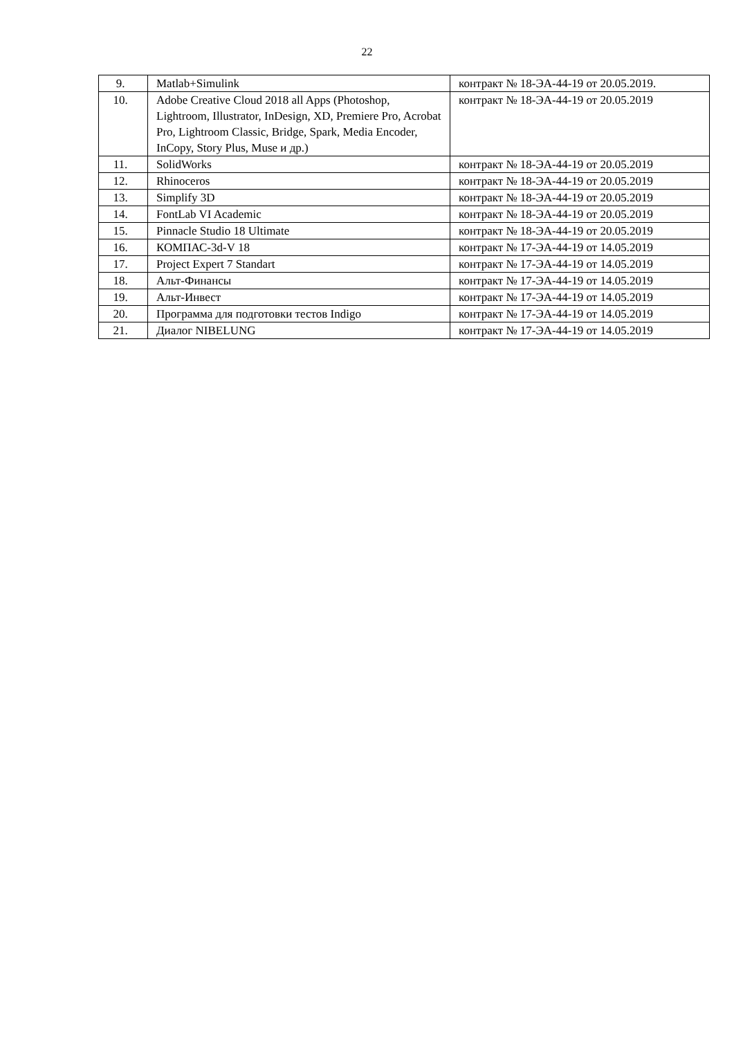22
| 9. | Matlab+Simulink | контракт № 18-ЭА-44-19 от 20.05.2019. |
| 10. | Adobe Creative Cloud 2018 all Apps (Photoshop, Lightroom, Illustrator, InDesign, XD, Premiere Pro, Acrobat Pro, Lightroom Classic, Bridge, Spark, Media Encoder, InCopy, Story Plus, Muse и др.) | контракт № 18-ЭА-44-19 от 20.05.2019 |
| 11. | SolidWorks | контракт № 18-ЭА-44-19 от 20.05.2019 |
| 12. | Rhinoceros | контракт № 18-ЭА-44-19 от 20.05.2019 |
| 13. | Simplify 3D | контракт № 18-ЭА-44-19 от 20.05.2019 |
| 14. | FontLab VI Academic | контракт № 18-ЭА-44-19 от 20.05.2019 |
| 15. | Pinnacle Studio 18 Ultimate | контракт № 18-ЭА-44-19 от 20.05.2019 |
| 16. | КОМПАС-3d-V 18 | контракт № 17-ЭА-44-19 от 14.05.2019 |
| 17. | Project Expert 7 Standart | контракт № 17-ЭА-44-19 от 14.05.2019 |
| 18. | Альт-Финансы | контракт № 17-ЭА-44-19 от 14.05.2019 |
| 19. | Альт-Инвест | контракт № 17-ЭА-44-19 от 14.05.2019 |
| 20. | Программа для подготовки тестов Indigo | контракт № 17-ЭА-44-19 от 14.05.2019 |
| 21. | Диалог NIBELUNG | контракт № 17-ЭА-44-19 от 14.05.2019 |